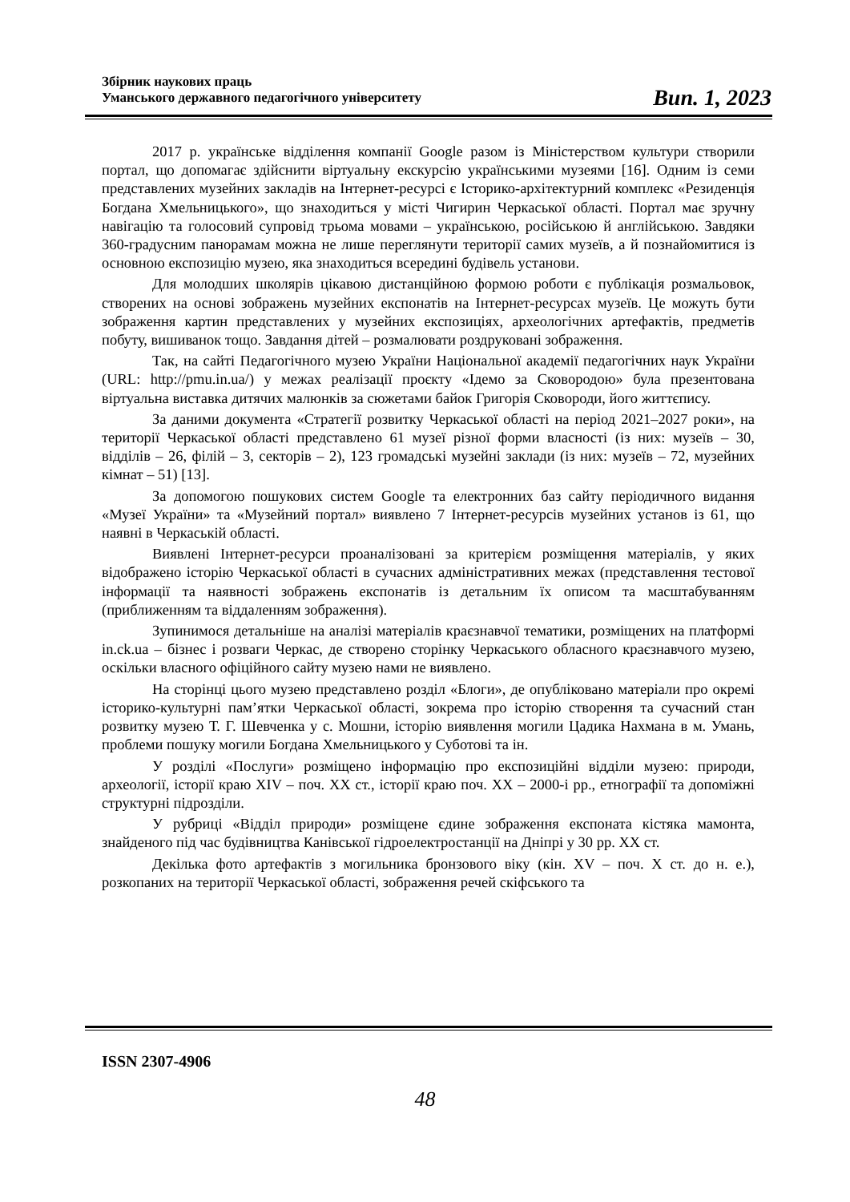Збірник наукових праць
Уманського державного педагогічного університету
Вип. 1, 2023
2017 р. українське відділення компанії Google разом із Міністерством культури створили портал, що допомагає здійснити віртуальну екскурсію українськими музеями [16]. Одним із семи представлених музейних закладів на Інтернет-ресурсі є Історико-архітектурний комплекс «Резиденція Богдана Хмельницького», що знаходиться у місті Чигирин Черкаської області. Портал має зручну навігацію та голосовий супровід трьома мовами – українською, російською й англійською. Завдяки 360-градусним панорамам можна не лише переглянути території самих музеїв, а й познайомитися із основною експозицію музею, яка знаходиться всередині будівель установи.
Для молодших школярів цікавою дистанційною формою роботи є публікація розмальовок, створених на основі зображень музейних експонатів на Інтернет-ресурсах музеїв. Це можуть бути зображення картин представлених у музейних експозиціях, археологічних артефактів, предметів побуту, вишиванок тощо. Завдання дітей – розмалювати роздруковані зображення.
Так, на сайті Педагогічного музею України Національної академії педагогічних наук України (URL: http://pmu.in.ua/) у межах реалізації проєкту «Ідемо за Сковородою» була презентована віртуальна виставка дитячих малюнків за сюжетами байок Григорія Сковороди, його життєпису.
За даними документа «Стратегії розвитку Черкаської області на період 2021–2027 роки», на території Черкаської області представлено 61 музеї різної форми власності (із них: музеїв – 30, відділів – 26, філій – 3, секторів – 2), 123 громадські музейні заклади (із них: музеїв – 72, музейних кімнат – 51) [13].
За допомогою пошукових систем Google та електронних баз сайту періодичного видання «Музеї України» та «Музейний портал» виявлено 7 Інтернет-ресурсів музейних установ із 61, що наявні в Черкаській області.
Виявлені Інтернет-ресурси проаналізовані за критерієм розміщення матеріалів, у яких відображено історію Черкаської області в сучасних адміністративних межах (представлення тестової інформації та наявності зображень експонатів із детальним їх описом та масштабуванням (приближенням та віддаленням зображення).
Зупинимося детальніше на аналізі матеріалів краєзнавчої тематики, розміщених на платформі in.ck.ua – бізнес і розваги Черкас, де створено сторінку Черкаського обласного краєзнавчого музею, оскільки власного офіційного сайту музею нами не виявлено.
На сторінці цього музею представлено розділ «Блоги», де опубліковано матеріали про окремі історико-культурні пам’ятки Черкаської області, зокрема про історію створення та сучасний стан розвитку музею Т. Г. Шевченка у с. Мошни, історію виявлення могили Цадика Нахмана в м. Умань, проблеми пошуку могили Богдана Хмельницького у Суботові та ін.
У розділі «Послуги» розміщено інформацію про експозиційні відділи музею: природи, археології, історії краю XIV – поч. XX ст., історії краю поч. XX – 2000-і рр., етнографії та допоміжні структурні підрозділи.
У рубриці «Відділ природи» розміщене єдине зображення експоната кістяка мамонта, знайденого під час будівництва Канівської гідроелектростанції на Дніпрі у 30 рр. XX ст.
Декілька фото артефактів з могильника бронзового віку (кін. XV – поч. X ст. до н. е.), розкопаних на території Черкаської області, зображення речей скіфського та
ISSN 2307-4906
48